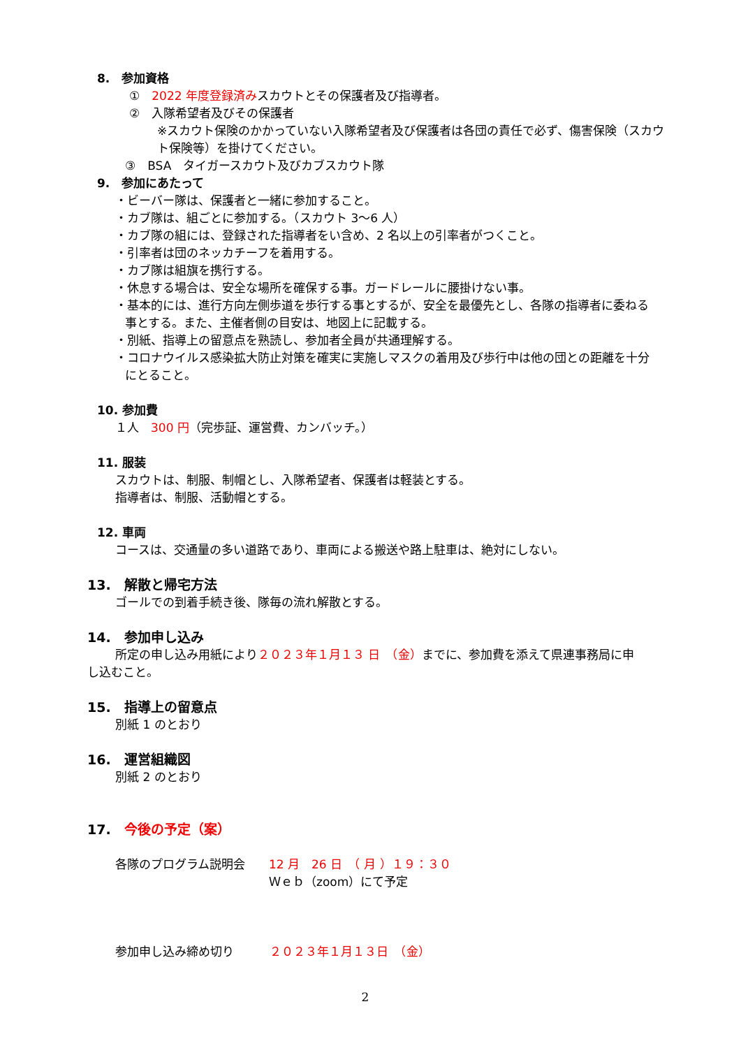8.　参加資格
①　2022 年度登録済みスカウトとその保護者及び指導者。
②　入隊希望者及びその保護者
※スカウト保険のかかっていない入隊希望者及び保護者は各団の責任で必ず、傷害保険（スカウト保険等）を掛けてください。
③　BSA　タイガースカウト及びカブスカウト隊
9.　参加にあたって
・ビーバー隊は、保護者と一緒に参加すること。
・カブ隊は、組ごとに参加する。（スカウト 3～6 人）
・カブ隊の組には、登録された指導者をい含め、2 名以上の引率者がつくこと。
・引率者は団のネッカチーフを着用する。
・カブ隊は組旗を携行する。
・休息する場合は、安全な場所を確保する事。ガードレールに腰掛けない事。
・基本的には、進行方向左側歩道を歩行する事とするが、安全を最優先とし、各隊の指導者に委ねる
事とする。また、主催者側の目安は、地図上に記載する。
・別紙、指導上の留意点を熟読し、参加者全員が共通理解する。
・コロナウイルス感染拡大防止対策を確実に実施しマスクの着用及び歩行中は他の団との距離を十分
にとること。
10. 参加費
１人　300 円（完歩証、運営費、カンバッチ。）
11. 服装
スカウトは、制服、制帽とし、入隊希望者、保護者は軽装とする。
指導者は、制服、活動帽とする。
12. 車両
コースは、交通量の多い道路であり、車両による搬送や路上駐車は、絶対にしない。
13.　解散と帰宅方法
ゴールでの到着手続き後、隊毎の流れ解散とする。
14.　参加申し込み
所定の申し込み用紙により２０２３年１月１３ 日　（金）までに、参加費を添えて県連事務局に申
し込むこと。
15.　指導上の留意点
別紙 1 のとおり
16.　運営組織図
別紙 2 のとおり
17.　今後の予定（案）
各隊のプログラム説明会　　12 月　26 日　（ 月 ）１９：３０
Ｗｅｂ（zoom）にて予定
参加申し込み締め切り　　　２０２３年１月１３日　（金）
2